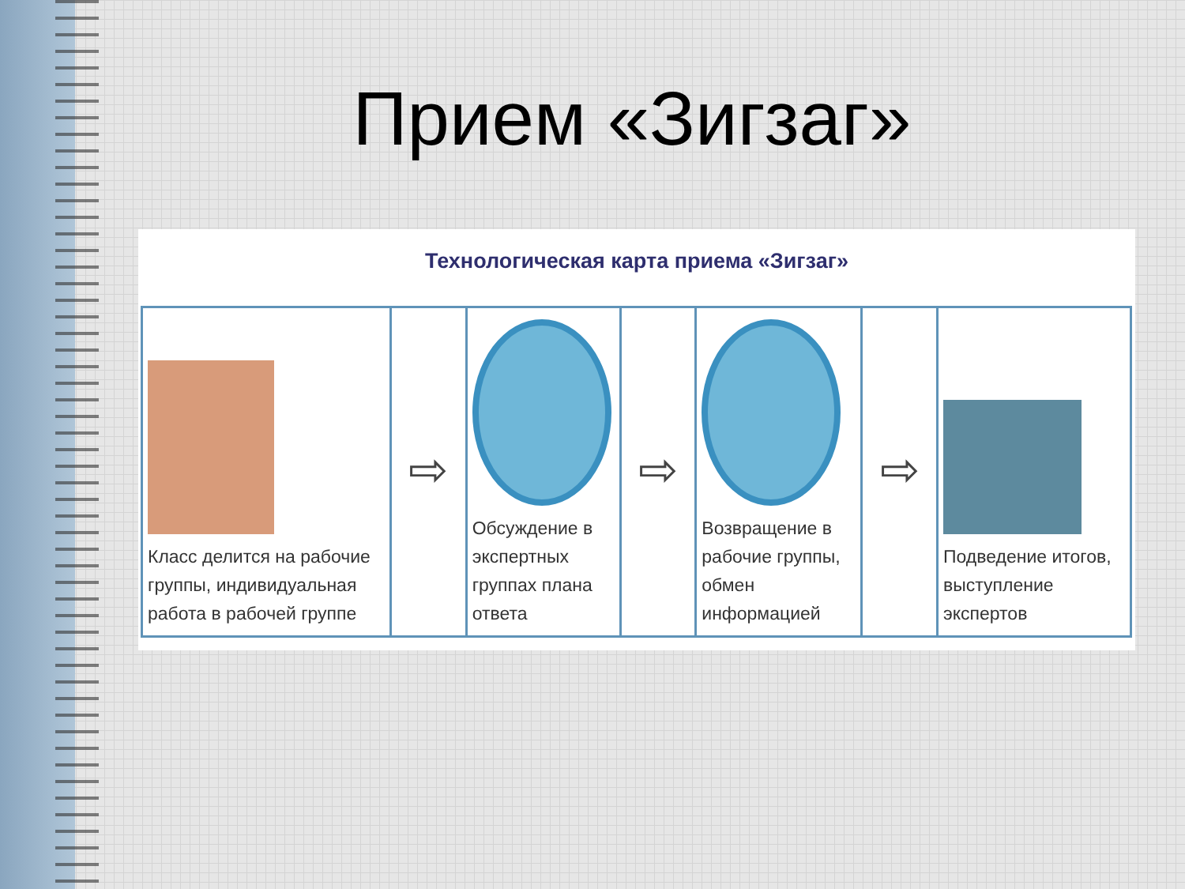Прием «Зигзаг»
Технологическая карта приема «Зигзаг»
| Класс делится на рабочие группы, индивидуальная работа в рабочей группе | ⇨ | Обсуждение в экспертных группах плана ответа | ⇨ | Возвращение в рабочие группы, обмен информацией | ⇨ | Подведение итогов, выступление экспертов |